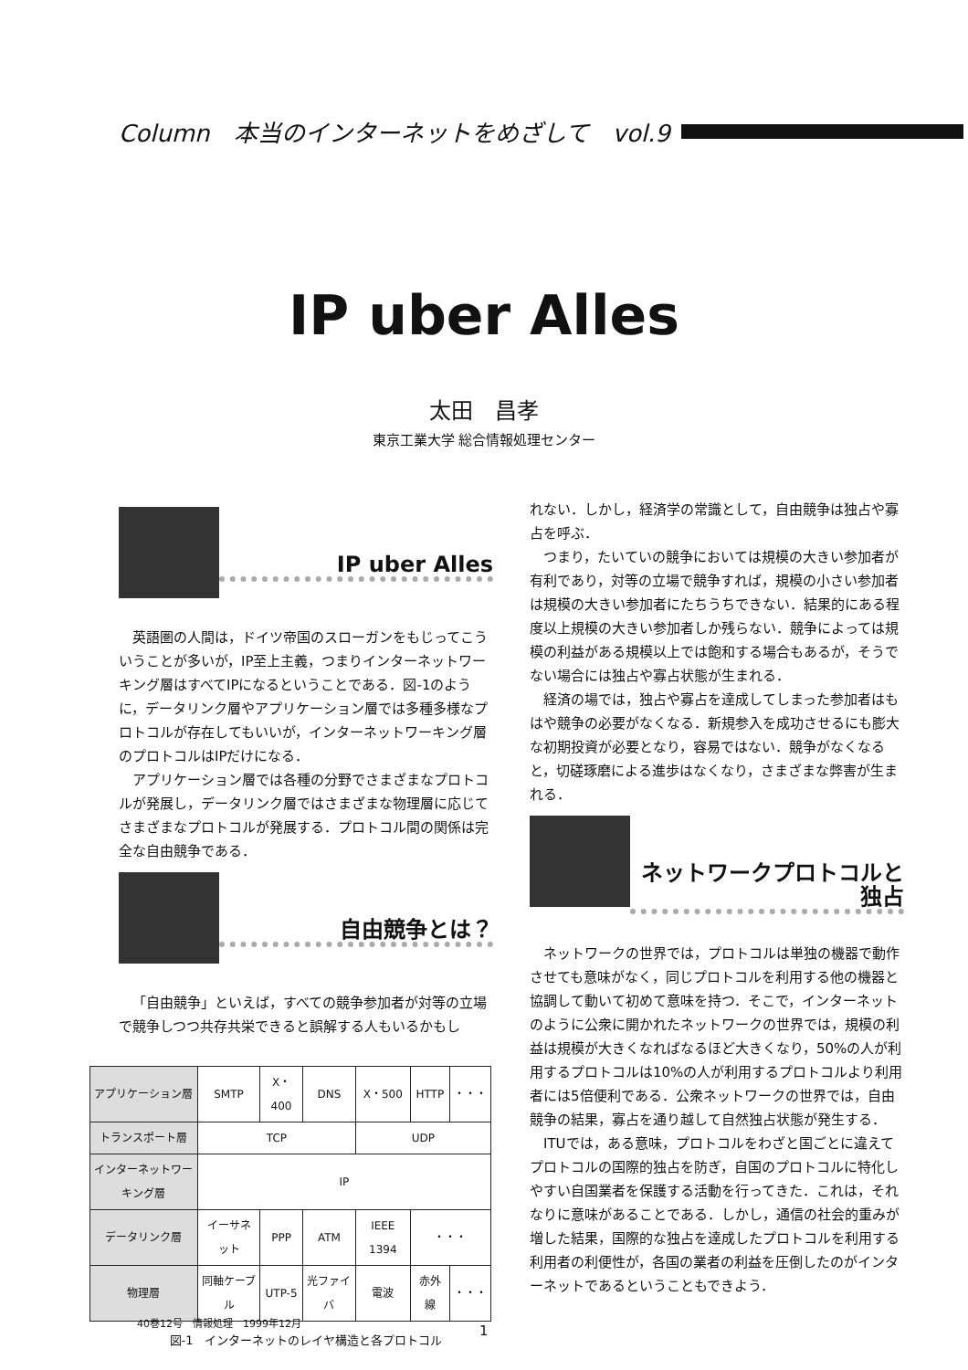Column　本当のインターネットをめざして　vol.9
IP uber Alles
太田　昌孝
東京工業大学 総合情報処理センター
IP uber Alles
英語圏の人間は，ドイツ帝国のスローガンをもじってこういうことが多いが，IP至上主義，つまりインターネットワーキング層はすべてIPになるということである．図-1のように，データリンク層やアプリケーション層では多種多様なプロトコルが存在してもいいが，インターネットワーキング層のプロトコルはIPだけになる．
アプリケーション層では各種の分野でさまざまなプロトコルが発展し，データリンク層ではさまざまな物理層に応じてさまざまなプロトコルが発展する．プロトコル間の関係は完全な自由競争である．
自由競争とは？
「自由競争」といえば，すべての競争参加者が対等の立場で競争しつつ共存共栄できると誤解する人もいるかもし
| アプリケーション層 | SMTP | X・400 | DNS | X・500 | HTTP | ・・・ |
| トランスポート層 | TCP | | | UDP | | |
| インターネットワーキング層 | IP | | | | | |
| データリンク層 | イーサネット | PPP | ATM | IEEE 1394 | ・・・ | |
| 物理層 | 同軸ケーブル | UTP-5 | 光ファイバ | 電波 | 赤外線 | ・・・ |
図-1　インターネットのレイヤ構造と各プロトコル
れない．しかし，経済学の常識として，自由競争は独占や寡占を呼ぶ．
つまり，たいていの競争においては規模の大きい参加者が有利であり，対等の立場で競争すれば，規模の小さい参加者は規模の大きい参加者にたちうちできない．結果的にある程度以上規模の大きい参加者しか残らない．競争によっては規模の利益がある規模以上では飽和する場合もあるが，そうでない場合には独占や寡占状態が生まれる．
経済の場では，独占や寡占を達成してしまった参加者はもはや競争の必要がなくなる．新規参入を成功させるにも膨大な初期投資が必要となり，容易ではない．競争がなくなると，切磋琢磨による進歩はなくなり，さまざまな弊害が生まれる．
ネットワークプロトコルと独占
ネットワークの世界では，プロトコルは単独の機器で動作させても意味がなく，同じプロトコルを利用する他の機器と協調して動いて初めて意味を持つ．そこで，インターネットのように公衆に開かれたネットワークの世界では，規模の利益は規模が大きくなればなるほど大きくなり，50%の人が利用するプロトコルは10%の人が利用するプロトコルより利用者には5倍便利である．公衆ネットワークの世界では，自由競争の結果，寡占を通り越して自然独占状態が発生する．
ITUでは，ある意味，プロトコルをわざと国ごとに違えてプロトコルの国際的独占を防ぎ，自国のプロトコルに特化しやすい自国業者を保護する活動を行ってきた．これは，それなりに意味があることである．しかし，通信の社会的重みが増した結果，国際的な独占を達成したプロトコルを利用する利用者の利便性が，各国の業者の利益を圧倒したのがインターネットであるということもできよう．
40巻12号　情報処理　1999年12月
1